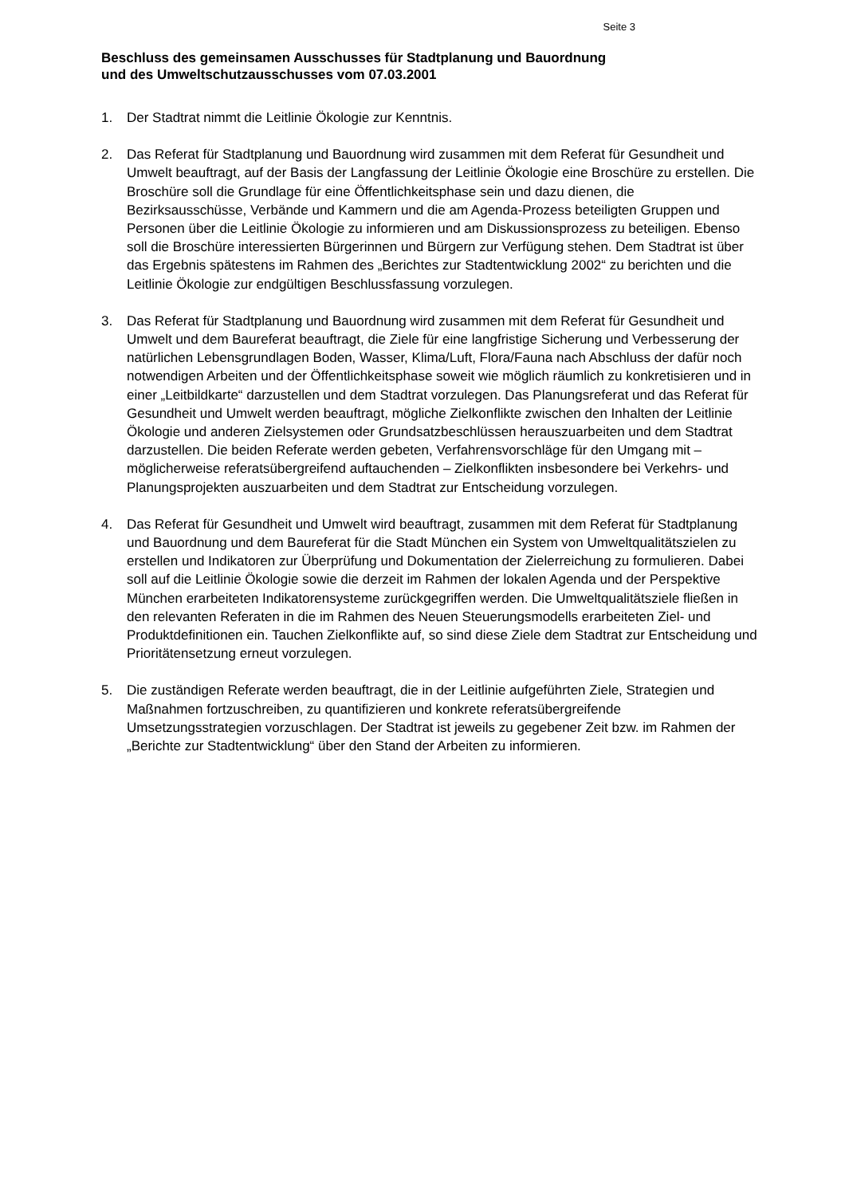Seite 3
Beschluss des gemeinsamen Ausschusses für Stadtplanung und Bauordnung
und des Umweltschutzausschusses vom 07.03.2001
1. Der Stadtrat nimmt die Leitlinie Ökologie zur Kenntnis.
2. Das Referat für Stadtplanung und Bauordnung wird zusammen mit dem Referat für Gesundheit und Umwelt beauftragt, auf der Basis der Langfassung der Leitlinie Ökologie eine Broschüre zu erstellen. Die Broschüre soll die Grundlage für eine Öffentlichkeitsphase sein und dazu dienen, die Bezirksausschüsse, Verbände und Kammern und die am Agenda-Prozess beteiligten Gruppen und Personen über die Leitlinie Ökologie zu informieren und am Diskussionsprozess zu beteiligen. Ebenso soll die Broschüre interessierten Bürgerinnen und Bürgern zur Verfügung stehen. Dem Stadtrat ist über das Ergebnis spätestens im Rahmen des „Berichtes zur Stadtentwicklung 2002“ zu berichten und die Leitlinie Ökologie zur endgültigen Beschlussfassung vorzulegen.
3. Das Referat für Stadtplanung und Bauordnung wird zusammen mit dem Referat für Gesundheit und Umwelt und dem Baureferat beauftragt, die Ziele für eine langfristige Sicherung und Verbesserung der natürlichen Lebensgrundlagen Boden, Wasser, Klima/Luft, Flora/Fauna nach Abschluss der dafür noch notwendigen Arbeiten und der Öffentlichkeitsphase soweit wie möglich räumlich zu konkretisieren und in einer „Leitbildkarte“ darzustellen und dem Stadtrat vorzulegen. Das Planungsreferat und das Referat für Gesundheit und Umwelt werden beauftragt, mögliche Zielkonflikte zwischen den Inhalten der Leitlinie Ökologie und anderen Zielsystemen oder Grundsatzbeschlüssen herauszuarbeiten und dem Stadtrat darzustellen. Die beiden Referate werden gebeten, Verfahrensvorschläge für den Umgang mit – möglicherweise referatsübergreifend auftauchenden – Zielkonflikten insbesondere bei Verkehrs- und Planungsprojekten auszuarbeiten und dem Stadtrat zur Entscheidung vorzulegen.
4. Das Referat für Gesundheit und Umwelt wird beauftragt, zusammen mit dem Referat für Stadtplanung und Bauordnung und dem Baureferat für die Stadt München ein System von Umweltqualitätszielen zu erstellen und Indikatoren zur Überprüfung und Dokumentation der Zielerreichung zu formulieren. Dabei soll auf die Leitlinie Ökologie sowie die derzeit im Rahmen der lokalen Agenda und der Perspektive München erarbeiteten Indikatorensysteme zurückgegriffen werden. Die Umweltqualitätsziele fließen in den relevanten Referaten in die im Rahmen des Neuen Steuerungsmodells erarbeiteten Ziel- und Produktdefinitionen ein. Tauchen Zielkonflikte auf, so sind diese Ziele dem Stadtrat zur Entscheidung und Prioritätensetzung erneut vorzulegen.
5. Die zuständigen Referate werden beauftragt, die in der Leitlinie aufgeführten Ziele, Strategien und Maßnahmen fortzuschreiben, zu quantifizieren und konkrete referatsübergreifende Umsetzungsstrategien vorzuschlagen. Der Stadtrat ist jeweils zu gegebener Zeit bzw. im Rahmen der „Berichte zur Stadtentwicklung“ über den Stand der Arbeiten zu informieren.